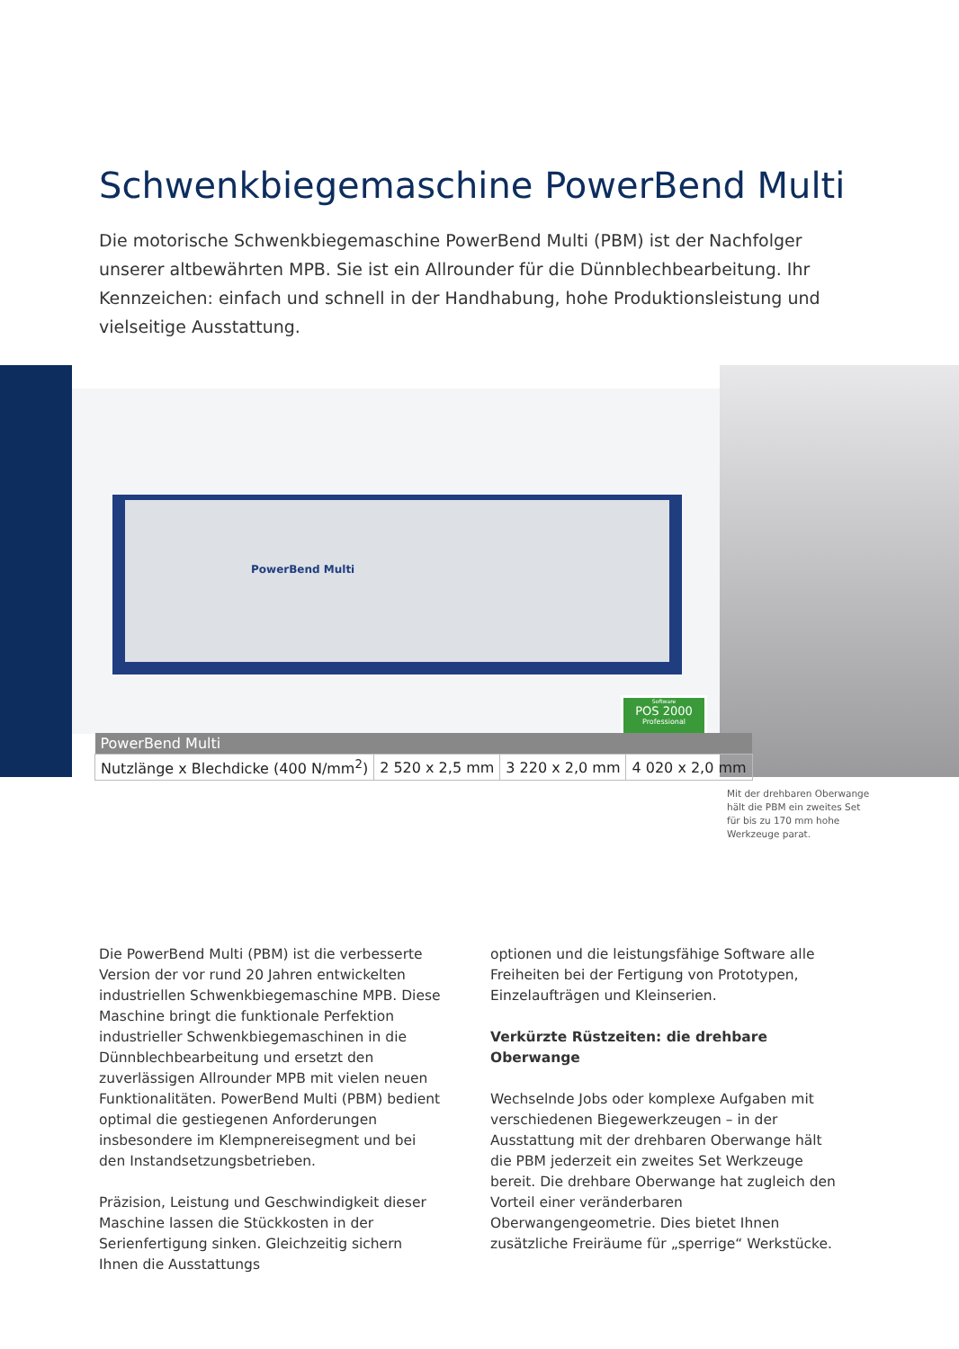Schwenkbiegemaschine PowerBend Multi
Die motorische Schwenkbiegemaschine PowerBend Multi (PBM) ist der Nachfolger unserer altbewährten MPB. Sie ist ein Allrounder für die Dünnblechbearbeitung. Ihr Kennzeichen: einfach und schnell in der Handhabung, hohe Produktionsleistung und vielseitige Ausstattung.
PowerBend Multi
Software
POS 2000
Professional
| PowerBend Multi | | | |
| --- | --- | --- | --- |
| Nutzlänge x Blechdicke (400 N/mm<sup>2</sup>) | 2 520 x 2,5 mm | 3 220 x 2,0 mm | 4 020 x 2,0 mm |
Mit der drehbaren Oberwange hält die PBM ein zweites Set für bis zu 170 mm hohe Werkzeuge parat.
Die PowerBend Multi (PBM) ist die verbesserte Version der vor rund 20 Jahren entwickelten industriellen Schwenkbiegemaschine MPB. Diese Maschine bringt die funktionale Perfektion industrieller Schwenkbiege­maschinen in die Dünnblechbearbeitung und ersetzt den zuverlässigen Allrounder MPB mit vielen neuen Funktionalitäten. PowerBend Multi (PBM) bedient optimal die gestiegenen Anforderungen insbesondere im Klempnereisegment und bei den Instandsetzungs­betrieben.
Präzision, Leistung und Geschwindigkeit dieser Ma­schine lassen die Stückkosten in der Serienfertigung sinken. Gleichzeitig sichern Ihnen die Ausstattungs­
optionen und die leistungsfähige Software alle Freiheiten bei der Fertigung von Prototypen, Einzel­aufträgen und Kleinserien.
Verkürzte Rüstzeiten: die drehbare Oberwange
Wechselnde Jobs oder komplexe Aufgaben mit ver­schiedenen Biegewerkzeugen – in der Ausstattung mit der drehbaren Oberwange hält die PBM jederzeit ein zweites Set Werkzeuge bereit. Die drehbare Ober­wange hat zugleich den Vorteil einer veränderbaren Oberwangengeometrie. Dies bietet Ihnen zusätzliche Freiräume für „sperrige“ Werkstücke.